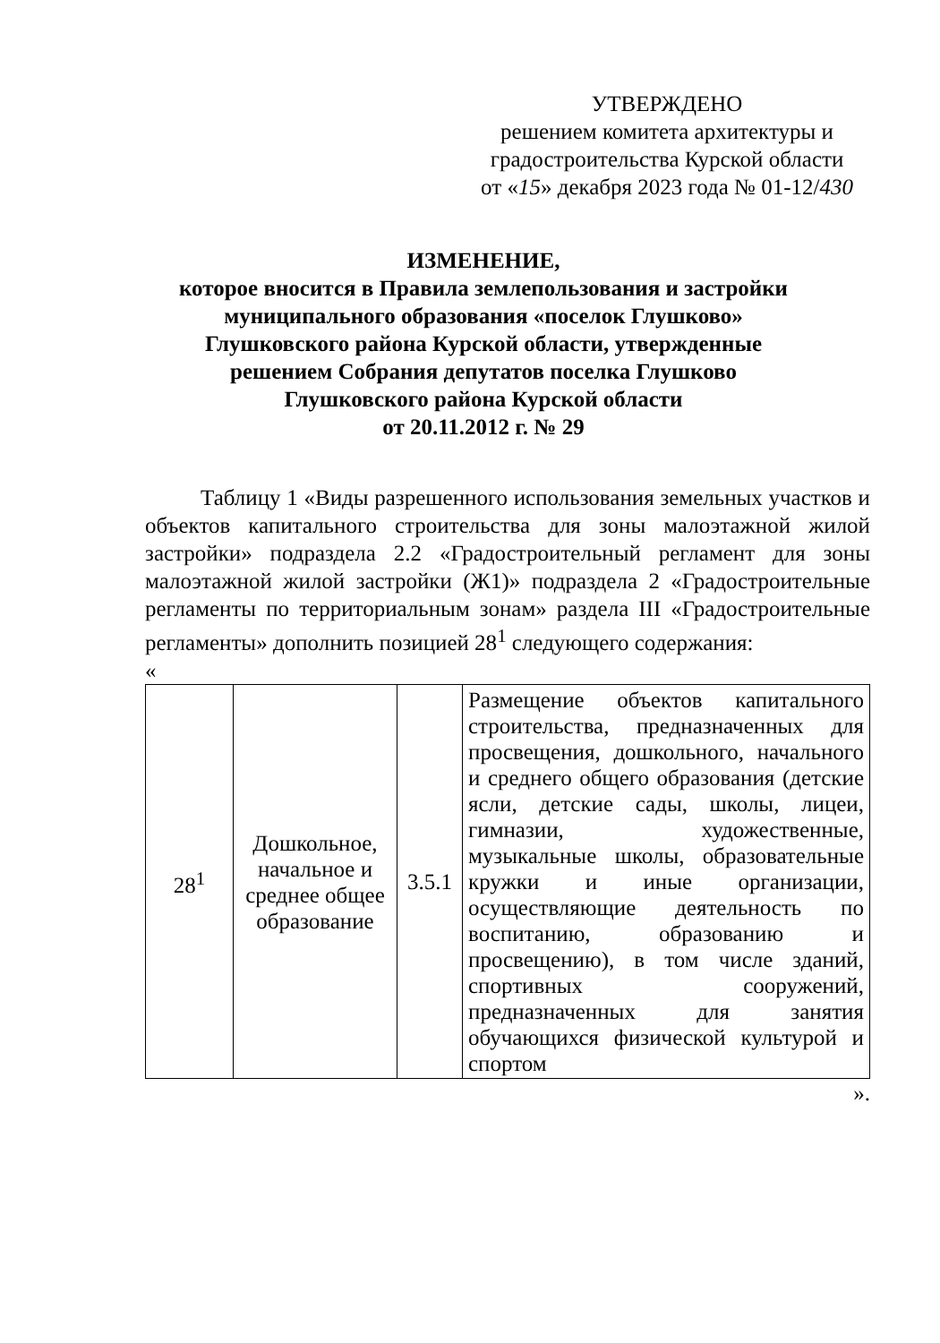УТВЕРЖДЕНО
решением комитета архитектуры и
градостроительства Курской области
от «15» декабря 2023 года № 01-12/430
ИЗМЕНЕНИЕ,
которое вносится в Правила землепользования и застройки
муниципального образования «поселок Глушково»
Глушковского района Курской области, утвержденные
решением Собрания депутатов поселка Глушково
Глушковского района Курской области
от 20.11.2012 г. № 29
Таблицу 1 «Виды разрешенного использования земельных участков и объектов капитального строительства для зоны малоэтажной жилой застройки» подраздела 2.2 «Градостроительный регламент для зоны малоэтажной жилой застройки (Ж1)» подраздела 2 «Градостроительные регламенты по территориальным зонам» раздела III «Градостроительные регламенты» дополнить позицией 28<sup>1</sup> следующего содержания:
«
| 28<sup>1</sup> | Дошкольное, начальное и среднее общее образование | 3.5.1 | Размещение объектов капитального строительства, предназначенных для просвещения, дошкольного, начального и среднего общего образования (детские ясли, детские сады, школы, лицеи, гимназии, художественные, музыкальные школы, образовательные кружки и иные организации, осуществляющие деятельность по воспитанию, образованию и просвещению), в том числе зданий, спортивных сооружений, предназначенных для занятия обучающихся физической культурой и спортом |
».